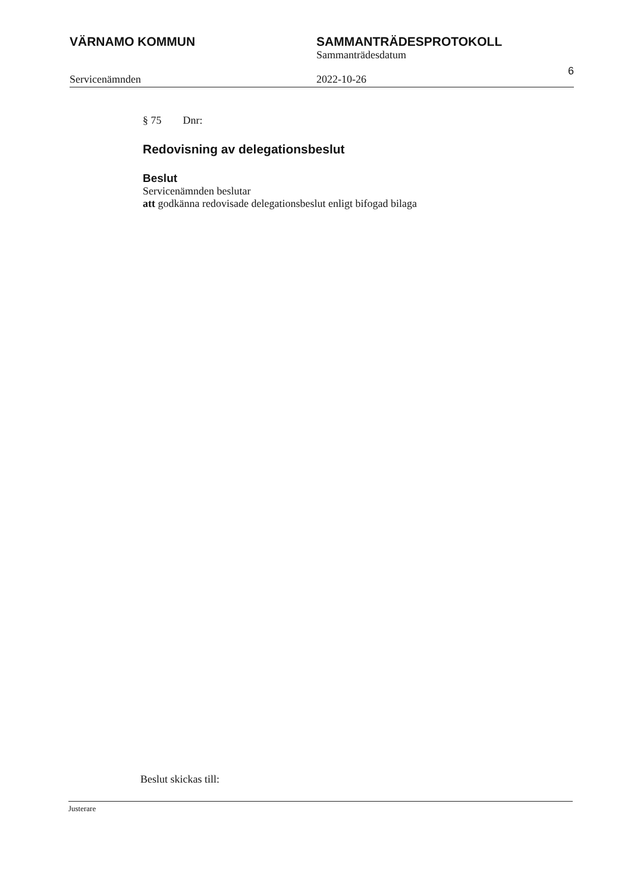VÄRNAMO KOMMUN SAMMANTRÄDESPROTOKOLL
Sammanträdesdatum
Servicenämnden 2022-10-26
6
§ 75 Dnr:
Redovisning av delegationsbeslut
Beslut
Servicenämnden beslutar
att godkänna redovisade delegationsbeslut enligt bifogad bilaga
Beslut skickas till:
Justerare